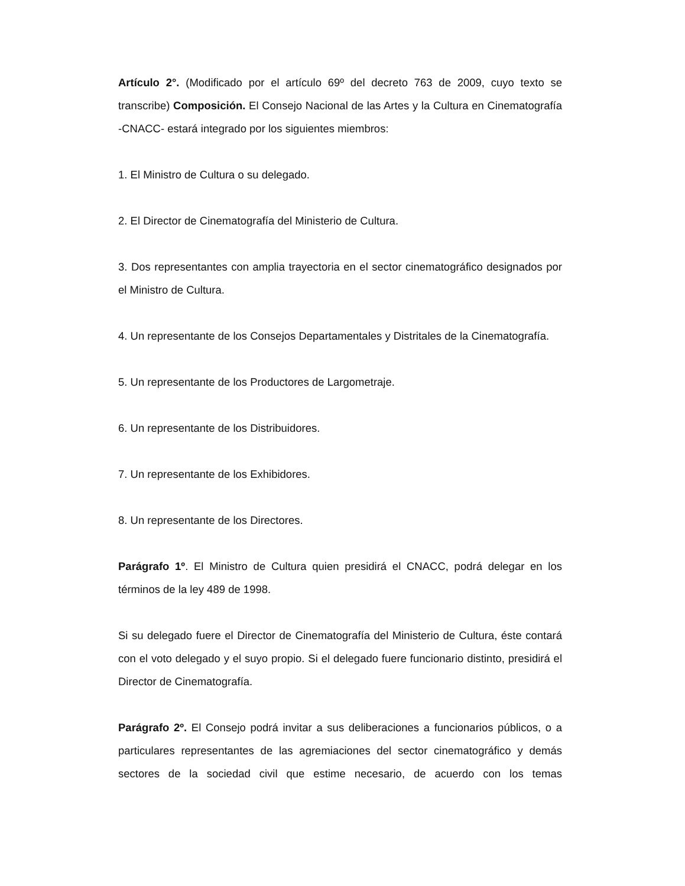Artículo 2°. (Modificado por el artículo 69º del decreto 763 de 2009, cuyo texto se transcribe) Composición. El Consejo Nacional de las Artes y la Cultura en Cinematografía -CNACC- estará integrado por los siguientes miembros:
1. El Ministro de Cultura o su delegado.
2. El Director de Cinematografía del Ministerio de Cultura.
3. Dos representantes con amplia trayectoria en el sector cinematográfico designados por el Ministro de Cultura.
4. Un representante de los Consejos Departamentales y Distritales de la Cinematografía.
5. Un representante de los Productores de Largometraje.
6. Un representante de los Distribuidores.
7. Un representante de los Exhibidores.
8. Un representante de los Directores.
Parágrafo 1º. El Ministro de Cultura quien presidirá el CNACC, podrá delegar en los términos de la ley 489 de 1998.
Si su delegado fuere el Director de Cinematografía del Ministerio de Cultura, éste contará con el voto delegado y el suyo propio. Si el delegado fuere funcionario distinto, presidirá el Director de Cinematografía.
Parágrafo 2º. El Consejo podrá invitar a sus deliberaciones a funcionarios públicos, o a particulares representantes de las agremiaciones del sector cinematográfico y demás sectores de la sociedad civil que estime necesario, de acuerdo con los temas